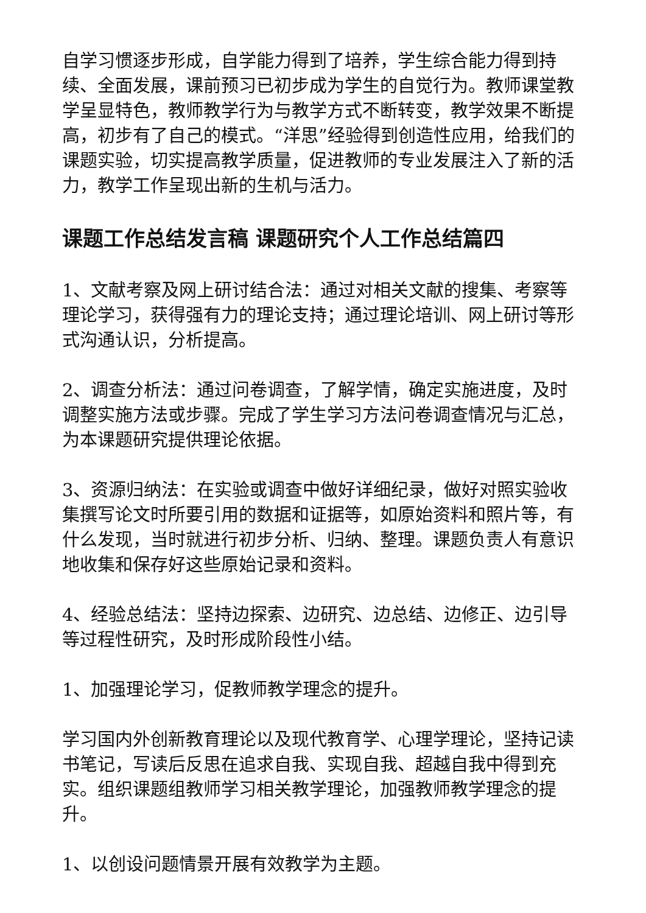自学习惯逐步形成，自学能力得到了培养，学生综合能力得到持续、全面发展，课前预习已初步成为学生的自觉行为。教师课堂教学呈显特色，教师教学行为与教学方式不断转变，教学效果不断提高，初步有了自己的模式。“洋思”经验得到创造性应用，给我们的课题实验，切实提高教学质量，促进教师的专业发展注入了新的活力，教学工作呈现出新的生机与活力。
课题工作总结发言稿 课题研究个人工作总结篇四
1、文献考察及网上研讨结合法：通过对相关文献的搜集、考察等理论学习，获得强有力的理论支持；通过理论培训、网上研讨等形式沟通认识，分析提高。
2、调查分析法：通过问卷调查，了解学情，确定实施进度，及时调整实施方法或步骤。完成了学生学习方法问卷调查情况与汇总，为本课题研究提供理论依据。
3、资源归纳法：在实验或调查中做好详细纪录，做好对照实验收集撰写论文时所要引用的数据和证据等，如原始资料和照片等，有什么发现，当时就进行初步分析、归纳、整理。课题负责人有意识地收集和保存好这些原始记录和资料。
4、经验总结法：坚持边探索、边研究、边总结、边修正、边引导等过程性研究，及时形成阶段性小结。
1、加强理论学习，促教师教学理念的提升。
学习国内外创新教育理论以及现代教育学、心理学理论，坚持记读书笔记，写读后反思在追求自我、实现自我、超越自我中得到充实。组织课题组教师学习相关教学理论，加强教师教学理念的提升。
1、以创设问题情景开展有效教学为主题。